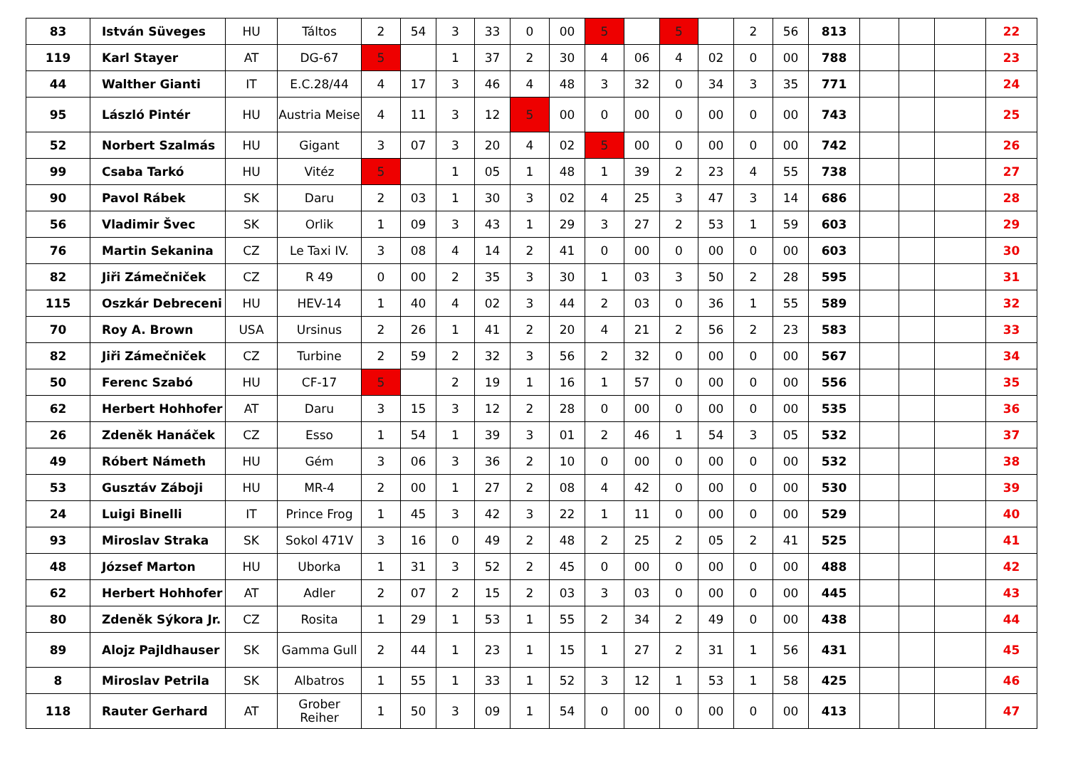| 83 | István Süveges | HU | Táltos | 2 | 54 | 3 | 33 | 0 | 00 | 5 | | 5 | | 2 | 56 | 813 | | | | 22 |
| 119 | Karl Stayer | AT | DG-67 | 5 | | 1 | 37 | 2 | 30 | 4 | 06 | 4 | 02 | 0 | 00 | 788 | | | | 23 |
| 44 | Walther Gianti | IT | E.C.28/44 | 4 | 17 | 3 | 46 | 4 | 48 | 3 | 32 | 0 | 34 | 3 | 35 | 771 | | | | 24 |
| 95 | László Pintér | HU | Austria Meise | 4 | 11 | 3 | 12 | 5 | 00 | 0 | 00 | 0 | 00 | 0 | 00 | 743 | | | | 25 |
| 52 | Norbert Szalmás | HU | Gigant | 3 | 07 | 3 | 20 | 4 | 02 | 5 | 00 | 0 | 00 | 0 | 00 | 742 | | | | 26 |
| 99 | Csaba Tarkó | HU | Vitéz | 5 | | 1 | 05 | 1 | 48 | 1 | 39 | 2 | 23 | 4 | 55 | 738 | | | | 27 |
| 90 | Pavol Rábek | SK | Daru | 2 | 03 | 1 | 30 | 3 | 02 | 4 | 25 | 3 | 47 | 3 | 14 | 686 | | | | 28 |
| 56 | Vladimir Švec | SK | Orlik | 1 | 09 | 3 | 43 | 1 | 29 | 3 | 27 | 2 | 53 | 1 | 59 | 603 | | | | 29 |
| 76 | Martin Sekanina | CZ | Le Taxi IV. | 3 | 08 | 4 | 14 | 2 | 41 | 0 | 00 | 0 | 00 | 0 | 00 | 603 | | | | 30 |
| 82 | Jiři Zámečniček | CZ | R 49 | 0 | 00 | 2 | 35 | 3 | 30 | 1 | 03 | 3 | 50 | 2 | 28 | 595 | | | | 31 |
| 115 | Oszkár Debreceni | HU | HEV-14 | 1 | 40 | 4 | 02 | 3 | 44 | 2 | 03 | 0 | 36 | 1 | 55 | 589 | | | | 32 |
| 70 | Roy A. Brown | USA | Ursinus | 2 | 26 | 1 | 41 | 2 | 20 | 4 | 21 | 2 | 56 | 2 | 23 | 583 | | | | 33 |
| 82 | Jiři Zámečniček | CZ | Turbine | 2 | 59 | 2 | 32 | 3 | 56 | 2 | 32 | 0 | 00 | 0 | 00 | 567 | | | | 34 |
| 50 | Ferenc Szabó | HU | CF-17 | 5 | | 2 | 19 | 1 | 16 | 1 | 57 | 0 | 00 | 0 | 00 | 556 | | | | 35 |
| 62 | Herbert Hohhofer | AT | Daru | 3 | 15 | 3 | 12 | 2 | 28 | 0 | 00 | 0 | 00 | 0 | 00 | 535 | | | | 36 |
| 26 | Zdeněk Hanáček | CZ | Esso | 1 | 54 | 1 | 39 | 3 | 01 | 2 | 46 | 1 | 54 | 3 | 05 | 532 | | | | 37 |
| 49 | Róbert Námeth | HU | Gém | 3 | 06 | 3 | 36 | 2 | 10 | 0 | 00 | 0 | 00 | 0 | 00 | 532 | | | | 38 |
| 53 | Gusztáv Záboji | HU | MR-4 | 2 | 00 | 1 | 27 | 2 | 08 | 4 | 42 | 0 | 00 | 0 | 00 | 530 | | | | 39 |
| 24 | Luigi Binelli | IT | Prince Frog | 1 | 45 | 3 | 42 | 3 | 22 | 1 | 11 | 0 | 00 | 0 | 00 | 529 | | | | 40 |
| 93 | Miroslav Straka | SK | Sokol 471V | 3 | 16 | 0 | 49 | 2 | 48 | 2 | 25 | 2 | 05 | 2 | 41 | 525 | | | | 41 |
| 48 | József Marton | HU | Uborka | 1 | 31 | 3 | 52 | 2 | 45 | 0 | 00 | 0 | 00 | 0 | 00 | 488 | | | | 42 |
| 62 | Herbert Hohhofer | AT | Adler | 2 | 07 | 2 | 15 | 2 | 03 | 3 | 03 | 0 | 00 | 0 | 00 | 445 | | | | 43 |
| 80 | Zdeněk Sýkora Jr. | CZ | Rosita | 1 | 29 | 1 | 53 | 1 | 55 | 2 | 34 | 2 | 49 | 0 | 00 | 438 | | | | 44 |
| 89 | Alojz Pajldhauser | SK | Gamma Gull | 2 | 44 | 1 | 23 | 1 | 15 | 1 | 27 | 2 | 31 | 1 | 56 | 431 | | | | 45 |
| 8 | Miroslav Petrila | SK | Albatros | 1 | 55 | 1 | 33 | 1 | 52 | 3 | 12 | 1 | 53 | 1 | 58 | 425 | | | | 46 |
| 118 | Rauter Gerhard | AT | Grober Reiher | 1 | 50 | 3 | 09 | 1 | 54 | 0 | 00 | 0 | 00 | 0 | 00 | 413 | | | | 47 |